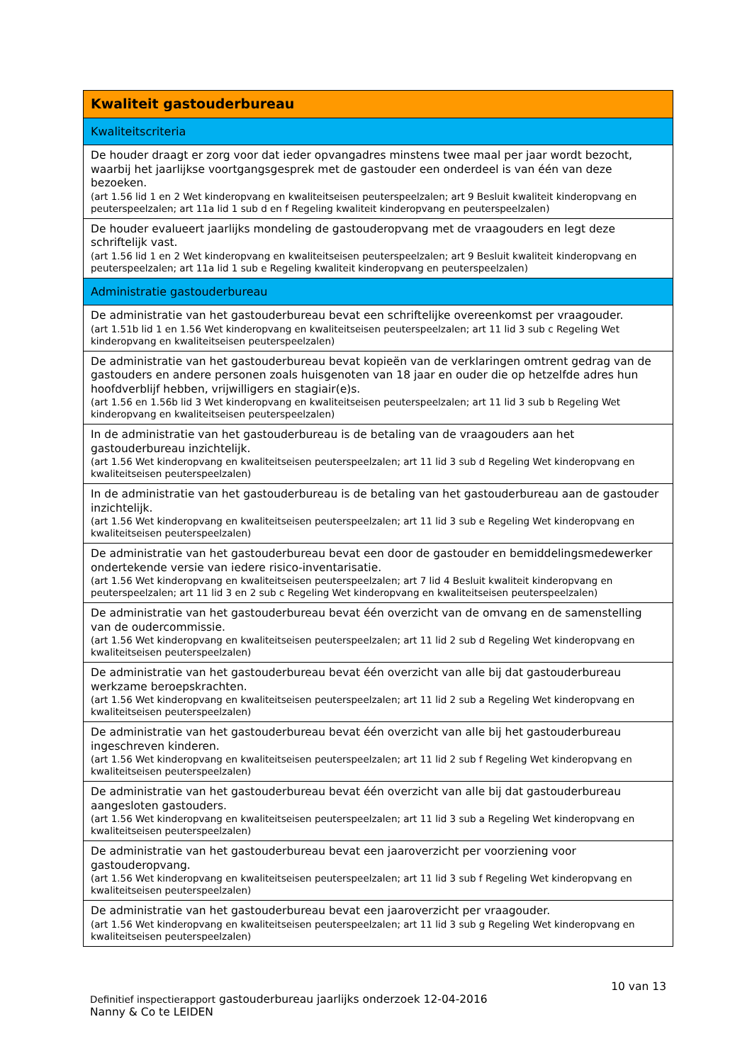| Kwaliteit gastouderbureau |
| Kwaliteitscriteria |
| De houder draagt er zorg voor dat ieder opvangadres minstens twee maal per jaar wordt bezocht, waarbij het jaarlijkse voortgangsgesprek met de gastouder een onderdeel is van één van deze bezoeken. (art 1.56 lid 1 en 2 Wet kinderopvang en kwaliteitseisen peuterspeelzalen; art 9 Besluit kwaliteit kinderopvang en peuterspeelzalen; art 11a lid 1 sub d en f Regeling kwaliteit kinderopvang en peuterspeelzalen) |
| De houder evalueert jaarlijks mondeling de gastouderopvang met de vraagouders en legt deze schriftelijk vast. (art 1.56 lid 1 en 2 Wet kinderopvang en kwaliteitseisen peuterspeelzalen; art 9 Besluit kwaliteit kinderopvang en peuterspeelzalen; art 11a lid 1 sub e Regeling kwaliteit kinderopvang en peuterspeelzalen) |
| Administratie gastouderbureau |
| De administratie van het gastouderbureau bevat een schriftelijke overeenkomst per vraagouder. (art 1.51b lid 1 en 1.56 Wet kinderopvang en kwaliteitseisen peuterspeelzalen; art 11 lid 3 sub c Regeling Wet kinderopvang en kwaliteitseisen peuterspeelzalen) |
| De administratie van het gastouderbureau bevat kopieën van de verklaringen omtrent gedrag van de gastouders en andere personen zoals huisgenoten van 18 jaar en ouder die op hetzelfde adres hun hoofdverblijf hebben, vrijwilligers en stagiair(e)s. (art 1.56 en 1.56b lid 3 Wet kinderopvang en kwaliteitseisen peuterspeelzalen; art 11 lid 3 sub b Regeling Wet kinderopvang en kwaliteitseisen peuterspeelzalen) |
| In de administratie van het gastouderbureau is de betaling van de vraagouders aan het gastouderbureau inzichtelijk. (art 1.56 Wet kinderopvang en kwaliteitseisen peuterspeelzalen; art 11 lid 3 sub d Regeling Wet kinderopvang en kwaliteitseisen peuterspeelzalen) |
| In de administratie van het gastouderbureau is de betaling van het gastouderbureau aan de gastouder inzichtelijk. (art 1.56 Wet kinderopvang en kwaliteitseisen peuterspeelzalen; art 11 lid 3 sub e Regeling Wet kinderopvang en kwaliteitseisen peuterspeelzalen) |
| De administratie van het gastouderbureau bevat een door de gastouder en bemiddelingsmedewerker ondertekende versie van iedere risico-inventarisatie. (art 1.56 Wet kinderopvang en kwaliteitseisen peuterspeelzalen; art 7 lid 4 Besluit kwaliteit kinderopvang en peuterspeelzalen; art 11 lid 3 en 2 sub c Regeling Wet kinderopvang en kwaliteitseisen peuterspeelzalen) |
| De administratie van het gastouderbureau bevat één overzicht van de omvang en de samenstelling van de oudercommissie. (art 1.56 Wet kinderopvang en kwaliteitseisen peuterspeelzalen; art 11 lid 2 sub d Regeling Wet kinderopvang en kwaliteitseisen peuterspeelzalen) |
| De administratie van het gastouderbureau bevat één overzicht van alle bij dat gastouderbureau werkzame beroepskrachten. (art 1.56 Wet kinderopvang en kwaliteitseisen peuterspeelzalen; art 11 lid 2 sub a Regeling Wet kinderopvang en kwaliteitseisen peuterspeelzalen) |
| De administratie van het gastouderbureau bevat één overzicht van alle bij het gastouderbureau ingeschreven kinderen. (art 1.56 Wet kinderopvang en kwaliteitseisen peuterspeelzalen; art 11 lid 2 sub f Regeling Wet kinderopvang en kwaliteitseisen peuterspeelzalen) |
| De administratie van het gastouderbureau bevat één overzicht van alle bij dat gastouderbureau aangesloten gastouders. (art 1.56 Wet kinderopvang en kwaliteitseisen peuterspeelzalen; art 11 lid 3 sub a Regeling Wet kinderopvang en kwaliteitseisen peuterspeelzalen) |
| De administratie van het gastouderbureau bevat een jaaroverzicht per voorziening voor gastouderopvang. (art 1.56 Wet kinderopvang en kwaliteitseisen peuterspeelzalen; art 11 lid 3 sub f Regeling Wet kinderopvang en kwaliteitseisen peuterspeelzalen) |
| De administratie van het gastouderbureau bevat een jaaroverzicht per vraagouder. (art 1.56 Wet kinderopvang en kwaliteitseisen peuterspeelzalen; art 11 lid 3 sub g Regeling Wet kinderopvang en kwaliteitseisen peuterspeelzalen) |
10 van 13
Definitief inspectierapport gastouderbureau jaarlijks onderzoek 12-04-2016
Nanny & Co te LEIDEN